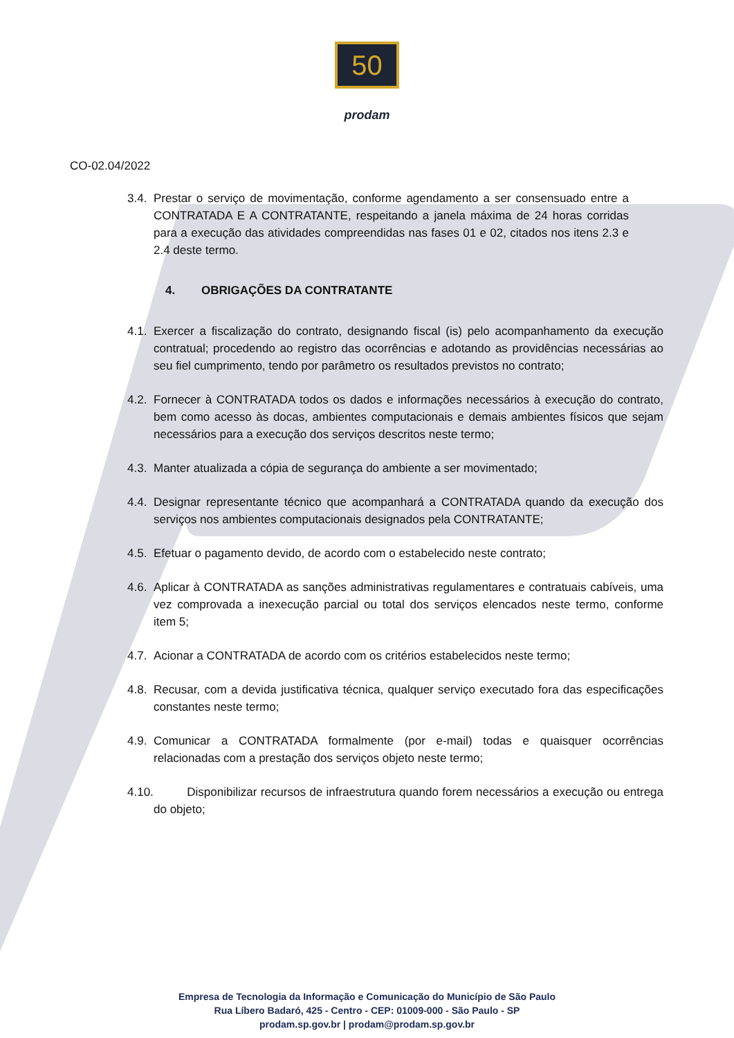50
prodam
CO-02.04/2022
3.4. Prestar o serviço de movimentação, conforme agendamento a ser consensuado entre a CONTRATADA E A CONTRATANTE, respeitando a janela máxima de 24 horas corridas para a execução das atividades compreendidas nas fases 01 e 02, citados nos itens 2.3 e 2.4 deste termo.
4. OBRIGAÇÕES DA CONTRATANTE
4.1. Exercer a fiscalização do contrato, designando fiscal (is) pelo acompanhamento da execução contratual; procedendo ao registro das ocorrências e adotando as providências necessárias ao seu fiel cumprimento, tendo por parâmetro os resultados previstos no contrato;
4.2. Fornecer à CONTRATADA todos os dados e informações necessários à execução do contrato, bem como acesso às docas, ambientes computacionais e demais ambientes físicos que sejam necessários para a execução dos serviços descritos neste termo;
4.3. Manter atualizada a cópia de segurança do ambiente a ser movimentado;
4.4. Designar representante técnico que acompanhará a CONTRATADA quando da execução dos serviços nos ambientes computacionais designados pela CONTRATANTE;
4.5. Efetuar o pagamento devido, de acordo com o estabelecido neste contrato;
4.6. Aplicar à CONTRATADA as sanções administrativas regulamentares e contratuais cabíveis, uma vez comprovada a inexecução parcial ou total dos serviços elencados neste termo, conforme item 5;
4.7. Acionar a CONTRATADA de acordo com os critérios estabelecidos neste termo;
4.8. Recusar, com a devida justificativa técnica, qualquer serviço executado fora das especificações constantes neste termo;
4.9. Comunicar a CONTRATADA formalmente (por e-mail) todas e quaisquer ocorrências relacionadas com a prestação dos serviços objeto neste termo;
4.10. Disponibilizar recursos de infraestrutura quando forem necessários a execução ou entrega do objeto;
Empresa de Tecnologia da Informação e Comunicação do Município de São Paulo
Rua Líbero Badaró, 425 - Centro - CEP: 01009-000 - São Paulo - SP
prodam.sp.gov.br | prodam@prodam.sp.gov.br